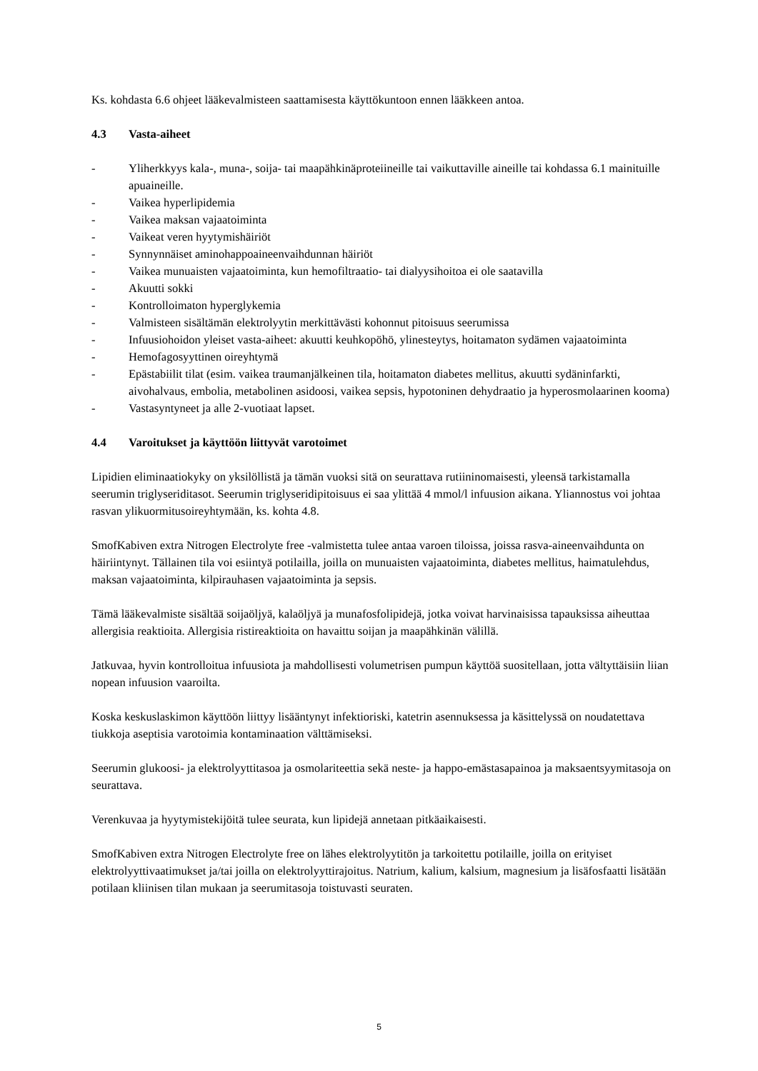Ks. kohdasta 6.6 ohjeet lääkevalmisteen saattamisesta käyttökuntoon ennen lääkkeen antoa.
4.3 Vasta-aiheet
- Yliherkkyys kala-, muna-, soija- tai maapähkinäproteiineille tai vaikuttaville aineille tai kohdassa 6.1 mainituille apuaineille.
- Vaikea hyperlipidemia
- Vaikea maksan vajaatoiminta
- Vaikeat veren hyytymishäiriöt
- Synnynnäiset aminohappoaineenvaihdunnan häiriöt
- Vaikea munuaisten vajaatoiminta, kun hemofiltraatio- tai dialyysihoitoa ei ole saatavilla
- Akuutti sokki
- Kontrolloimaton hyperglykemia
- Valmisteen sisältämän elektrolyytin merkittävästi kohonnut pitoisuus seerumissa
- Infuusiohoidon yleiset vasta-aiheet: akuutti keuhkopöhö, ylinesteytys, hoitamaton sydämen vajaatoiminta
- Hemofagosyyttinen oireyhtymä
- Epästabiilit tilat (esim. vaikea traumanjälkeinen tila, hoitamaton diabetes mellitus, akuutti sydäninfarkti, aivohalvaus, embolia, metabolinen asidoosi, vaikea sepsis, hypotoninen dehydraatio ja hyperosmolaarinen kooma)
- Vastasyntyneet ja alle 2-vuotiaat lapset.
4.4 Varoitukset ja käyttöön liittyvät varotoimet
Lipidien eliminaatiokyky on yksilöllistä ja tämän vuoksi sitä on seurattava rutiininomaisesti, yleensä tarkistamalla seerumin triglyseriditasot. Seerumin triglyseridipitoisuus ei saa ylittää 4 mmol/l infuusion aikana. Yliannostus voi johtaa rasvan ylikuormitusoireyhtymään, ks. kohta 4.8.
SmofKabiven extra Nitrogen Electrolyte free -valmistetta tulee antaa varoen tiloissa, joissa rasva-aineenvaihdunta on häiriintynyt. Tällainen tila voi esiintyä potilailla, joilla on munuaisten vajaatoiminta, diabetes mellitus, haimatulehdus, maksan vajaatoiminta, kilpirauhasen vajaatoiminta ja sepsis.
Tämä lääkevalmiste sisältää soijaöljyä, kalaöljyä ja munafosfolipidejä, jotka voivat harvinaisissa tapauksissa aiheuttaa allergisia reaktioita. Allergisia ristireaktioita on havaittu soijan ja maapähkinän välillä.
Jatkuvaa, hyvin kontrolloitua infuusiota ja mahdollisesti volumetrisen pumpun käyttöä suositellaan, jotta vältyttäisiin liian nopean infuusion vaaroilta.
Koska keskuslaskimon käyttöön liittyy lisääntynyt infektioriski, katetrin asennuksessa ja käsittelyssä on noudatettava tiukkoja aseptisia varotoimia kontaminaation välttämiseksi.
Seerumin glukoosi- ja elektrolyyttitasoa ja osmolariteettia sekä neste- ja happo-emästasapainoa ja maksaentsyymitasoja on seurattava.
Verenkuvaa ja hyytymistekijöitä tulee seurata, kun lipidejä annetaan pitkäaikaisesti.
SmofKabiven extra Nitrogen Electrolyte free on lähes elektrolyytitön ja tarkoitettu potilaille, joilla on erityiset elektrolyyttivaatimukset ja/tai joilla on elektrolyyttirajoitus. Natrium, kalium, kalsium, magnesium ja lisäfosfaatti lisätään potilaan kliinisen tilan mukaan ja seerumitasoja toistuvasti seuraten.
5